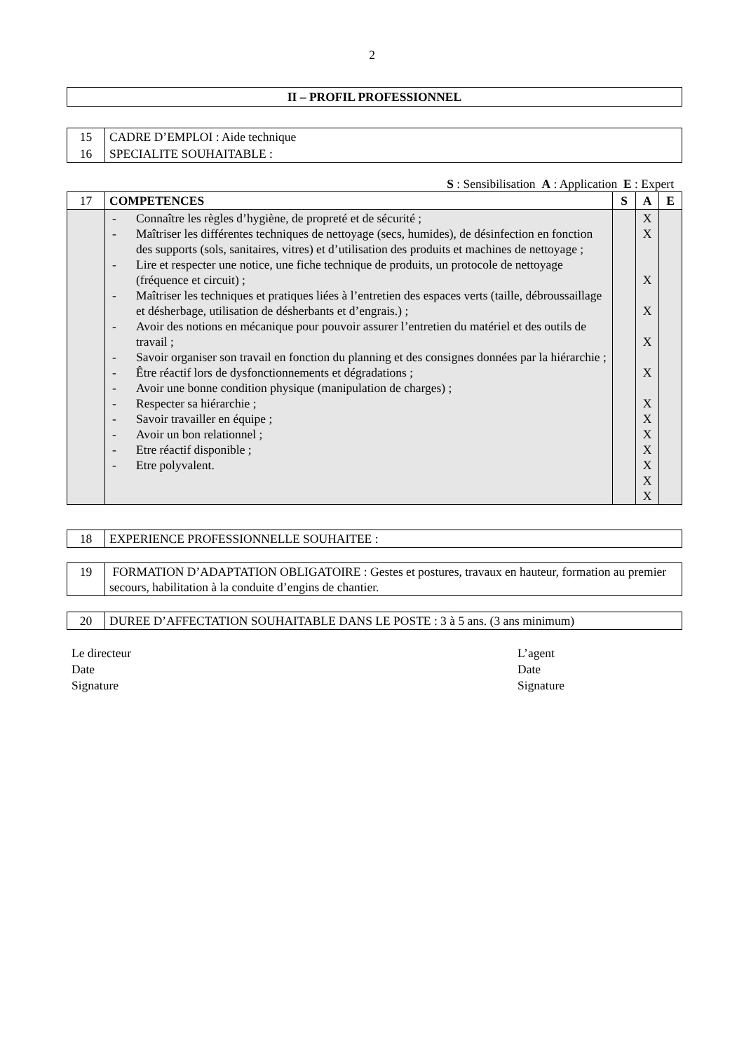2
| II – PROFIL PROFESSIONNEL |
| --- |
| 15 | CADRE D’EMPLOI : Aide technique |
| 16 | SPECIALITE SOUHAITABLE : |
S : Sensibilisation A : Application E : Expert
| 17 | COMPETENCES | S | A | E |
| | - Connaître les règles d’hygiène, de propreté et de sécurité ; - Maîtriser les différentes techniques de nettoyage (secs, humides), de désinfection en fonction des supports (sols, sanitaires, vitres) et d’utilisation des produits et machines de nettoyage ; - Lire et respecter une notice, une fiche technique de produits, un protocole de nettoyage (fréquence et circuit) ; - Maîtriser les techniques et pratiques liées à l’entretien des espaces verts (taille, débroussaillage et désherbage, utilisation de désherbants et d’engrais.) ; - Avoir des notions en mécanique pour pouvoir assurer l’entretien du matériel et des outils de travail ; - Savoir organiser son travail en fonction du planning et des consignes données par la hiérarchie ; - Être réactif lors de dysfonctionnements et dégradations ; - Avoir une bonne condition physique (manipulation de charges) ; - Respecter sa hiérarchie ; - Savoir travailler en équipe ; - Avoir un bon relationnel ; - Etre réactif disponible ; - Etre polyvalent. | | X X X X X X X X X X X X X | |
| 18 | EXPERIENCE PROFESSIONNELLE SOUHAITEE : |
| 19 | FORMATION D’ADAPTATION OBLIGATOIRE : Gestes et postures, travaux en hauteur, formation au premier secours, habilitation à la conduite d’engins de chantier. |
| 20 | DUREE D’AFFECTATION SOUHAITABLE DANS LE POSTE : 3 à 5 ans. (3 ans minimum) |
Le directeur
Date
Signature
L’agent
Date
Signature